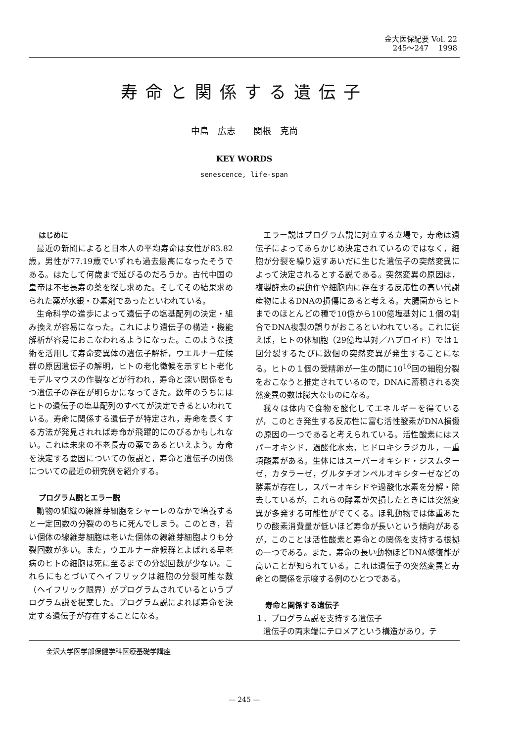金大医保紀要 Vol. 22
245～247　 1998
寿命と関係する遺伝子
中島　広志　　関根　克尚
KEY WORDS
senescence, life-span
はじめに
最近の新聞によると日本人の平均寿命は女性が83.82歳，男性が77.19歳でいずれも過去最高になったそうである。はたして何歳まで延びるのだろうか。古代中国の皇帝は不老長寿の薬を探し求めた。そしてその結果求められた薬が水銀・ひ素剤であったといわれている。
生命科学の進歩によって遺伝子の塩基配列の決定・組み換えが容易になった。これにより遺伝子の構造・機能解析が容易におこなわれるようになった。このような技術を活用して寿命変異体の遺伝子解析，ウエルナー症候群の原因遺伝子の解明，ヒトの老化徴候を示すヒト老化モデルマウスの作製などが行われ，寿命と深い関係をもつ遺伝子の存在が明らかになってきた。数年のうちにはヒトの遺伝子の塩基配列のすべてが決定できるといわれている。寿命に関係する遺伝子が特定され，寿命を長くする方法が発見されれば寿命が飛躍的にのびるかもしれない。これは未来の不老長寿の薬であるといえよう。寿命を決定する要因についての仮説と，寿命と遺伝子の関係についての最近の研究例を紹介する。
プログラム説とエラー説
動物の組織の線維芽細胞をシャーレのなかで培養すると一定回数の分裂ののちに死んでしまう。このとき，若い個体の線維芽細胞は老いた個体の線維芽細胞よりも分裂回数が多い。また，ウエルナー症候群とよばれる早老病のヒトの細胞は死に至るまでの分裂回数が少ない。これらにもとづいてヘイフリックは細胞の分裂可能な数（ヘイフリック限界）がプログラムされているというプログラム説を提案した。プログラム説によれば寿命を決定する遺伝子が存在することになる。
エラー説はプログラム説に対立する立場で，寿命は遺伝子によってあらかじめ決定されているのではなく，細胞が分裂を繰り返すあいだに生じた遺伝子の突然変異によって決定されるとする説である。突然変異の原因は，複製酵素の誤動作や細胞内に存在する反応性の高い代謝産物によるDNAの損傷にあると考える。大腸菌からヒトまでのほとんどの種で10億から100億塩基対に１個の割合でDNA複製の誤りがおこるといわれている。これに従えば，ヒトの体細胞（29億塩基対／ハプロイド）では１回分裂するたびに数個の突然変異が発生することになる。ヒトの１個の受精卵が一生の間に10<sup>16</sup>回の細胞分裂をおこなうと推定されているので，DNAに蓄積される突然変異の数は膨大なものになる。
我々は体内で食物を酸化してエネルギーを得ているが，このとき発生する反応性に富む活性酸素がDNA損傷の原因の一つであると考えられている。活性酸素にはスパーオキシド，過酸化水素，ヒドロキシラジカル，一重項酸素がある。生体にはスーパーオキシド・ジスムターゼ，カタラーゼ，グルタチオンペルオキシターゼなどの酵素が存在し，スパーオキシドや過酸化水素を分解・除去しているが，これらの酵素が欠損したときには突然変異が多発する可能性がでてくる。ほ乳動物では体重あたりの酸素消費量が低いほど寿命が長いという傾向があるが，このことは活性酸素と寿命との関係を支持する根拠の一つである。また，寿命の長い動物ほどDNA修復能が高いことが知られている。これは遺伝子の突然変異と寿命との関係を示唆する例のひとつである。
寿命と関係する遺伝子
１．プログラム説を支持する遺伝子
遺伝子の両末端にテロメアという構造があり，テ
金沢大学医学部保健学科医療基礎学講座
— 245 —